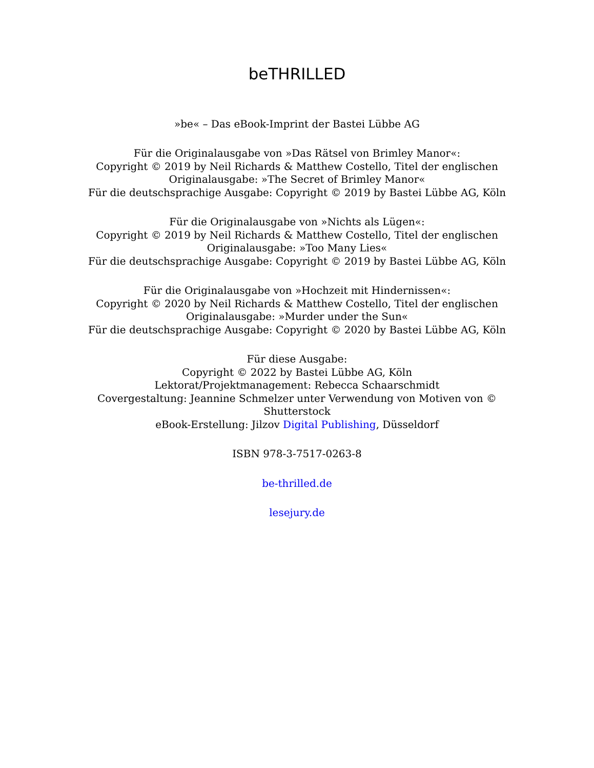beTHRILLED
»be« – Das eBook-Imprint der Bastei Lübbe AG
Für die Originalausgabe von »Das Rätsel von Brimley Manor«:
Copyright © 2019 by Neil Richards & Matthew Costello, Titel der englischen Originalausgabe: »The Secret of Brimley Manor«
Für die deutschsprachige Ausgabe: Copyright © 2019 by Bastei Lübbe AG, Köln
Für die Originalausgabe von »Nichts als Lügen«:
Copyright © 2019 by Neil Richards & Matthew Costello, Titel der englischen Originalausgabe: »Too Many Lies«
Für die deutschsprachige Ausgabe: Copyright © 2019 by Bastei Lübbe AG, Köln
Für die Originalausgabe von »Hochzeit mit Hindernissen«:
Copyright © 2020 by Neil Richards & Matthew Costello, Titel der englischen Originalausgabe: »Murder under the Sun«
Für die deutschsprachige Ausgabe: Copyright © 2020 by Bastei Lübbe AG, Köln
Für diese Ausgabe:
Copyright © 2022 by Bastei Lübbe AG, Köln
Lektorat/Projektmanagement: Rebecca Schaarschmidt
Covergestaltung: Jeannine Schmelzer unter Verwendung von Motiven von © Shutterstock
eBook-Erstellung: Jilzov Digital Publishing, Düsseldorf
ISBN 978-3-7517-0263-8
be-thrilled.de
lesejury.de